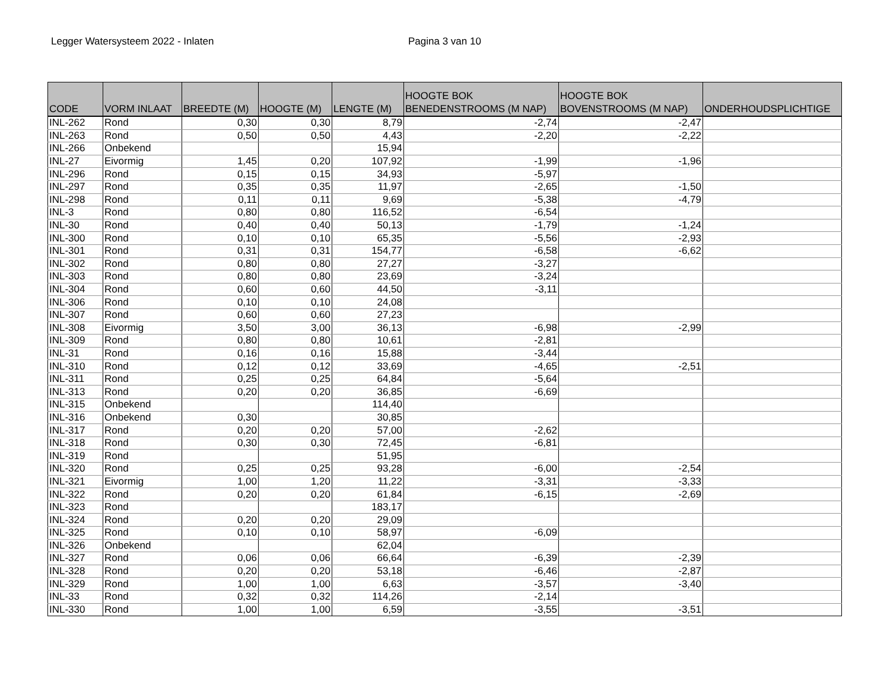Legger Watersysteem 2022 - Inlaten Pagina 3 van 10
| CODE | VORM INLAAT | BREEDTE (M) | HOOGTE (M) | LENGTE (M) | HOOGTE BOK BENEDENSTROOMS (M NAP) | HOOGTE BOK BOVENSTROOMS (M NAP) | ONDERHOUDSPLICHTIGE |
| --- | --- | --- | --- | --- | --- | --- | --- |
| INL-262 | Rond | 0,30 | 0,30 | 8,79 | -2,74 | -2,47 | |
| INL-263 | Rond | 0,50 | 0,50 | 4,43 | -2,20 | -2,22 | |
| INL-266 | Onbekend | | | 15,94 | | | |
| INL-27 | Eivormig | 1,45 | 0,20 | 107,92 | -1,99 | -1,96 | |
| INL-296 | Rond | 0,15 | 0,15 | 34,93 | -5,97 | | |
| INL-297 | Rond | 0,35 | 0,35 | 11,97 | -2,65 | -1,50 | |
| INL-298 | Rond | 0,11 | 0,11 | 9,69 | -5,38 | -4,79 | |
| INL-3 | Rond | 0,80 | 0,80 | 116,52 | -6,54 | | |
| INL-30 | Rond | 0,40 | 0,40 | 50,13 | -1,79 | -1,24 | |
| INL-300 | Rond | 0,10 | 0,10 | 65,35 | -5,56 | -2,93 | |
| INL-301 | Rond | 0,31 | 0,31 | 154,77 | -6,58 | -6,62 | |
| INL-302 | Rond | 0,80 | 0,80 | 27,27 | -3,27 | | |
| INL-303 | Rond | 0,80 | 0,80 | 23,69 | -3,24 | | |
| INL-304 | Rond | 0,60 | 0,60 | 44,50 | -3,11 | | |
| INL-306 | Rond | 0,10 | 0,10 | 24,08 | | | |
| INL-307 | Rond | 0,60 | 0,60 | 27,23 | | | |
| INL-308 | Eivormig | 3,50 | 3,00 | 36,13 | -6,98 | -2,99 | |
| INL-309 | Rond | 0,80 | 0,80 | 10,61 | -2,81 | | |
| INL-31 | Rond | 0,16 | 0,16 | 15,88 | -3,44 | | |
| INL-310 | Rond | 0,12 | 0,12 | 33,69 | -4,65 | -2,51 | |
| INL-311 | Rond | 0,25 | 0,25 | 64,84 | -5,64 | | |
| INL-313 | Rond | 0,20 | 0,20 | 36,85 | -6,69 | | |
| INL-315 | Onbekend | | | 114,40 | | | |
| INL-316 | Onbekend | 0,30 | | 30,85 | | | |
| INL-317 | Rond | 0,20 | 0,20 | 57,00 | -2,62 | | |
| INL-318 | Rond | 0,30 | 0,30 | 72,45 | -6,81 | | |
| INL-319 | Rond | | | 51,95 | | | |
| INL-320 | Rond | 0,25 | 0,25 | 93,28 | -6,00 | -2,54 | |
| INL-321 | Eivormig | 1,00 | 1,20 | 11,22 | -3,31 | -3,33 | |
| INL-322 | Rond | 0,20 | 0,20 | 61,84 | -6,15 | -2,69 | |
| INL-323 | Rond | | | 183,17 | | | |
| INL-324 | Rond | 0,20 | 0,20 | 29,09 | | | |
| INL-325 | Rond | 0,10 | 0,10 | 58,97 | -6,09 | | |
| INL-326 | Onbekend | | | 62,04 | | | |
| INL-327 | Rond | 0,06 | 0,06 | 66,64 | -6,39 | -2,39 | |
| INL-328 | Rond | 0,20 | 0,20 | 53,18 | -6,46 | -2,87 | |
| INL-329 | Rond | 1,00 | 1,00 | 6,63 | -3,57 | -3,40 | |
| INL-33 | Rond | 0,32 | 0,32 | 114,26 | -2,14 | | |
| INL-330 | Rond | 1,00 | 1,00 | 6,59 | -3,55 | -3,51 | |